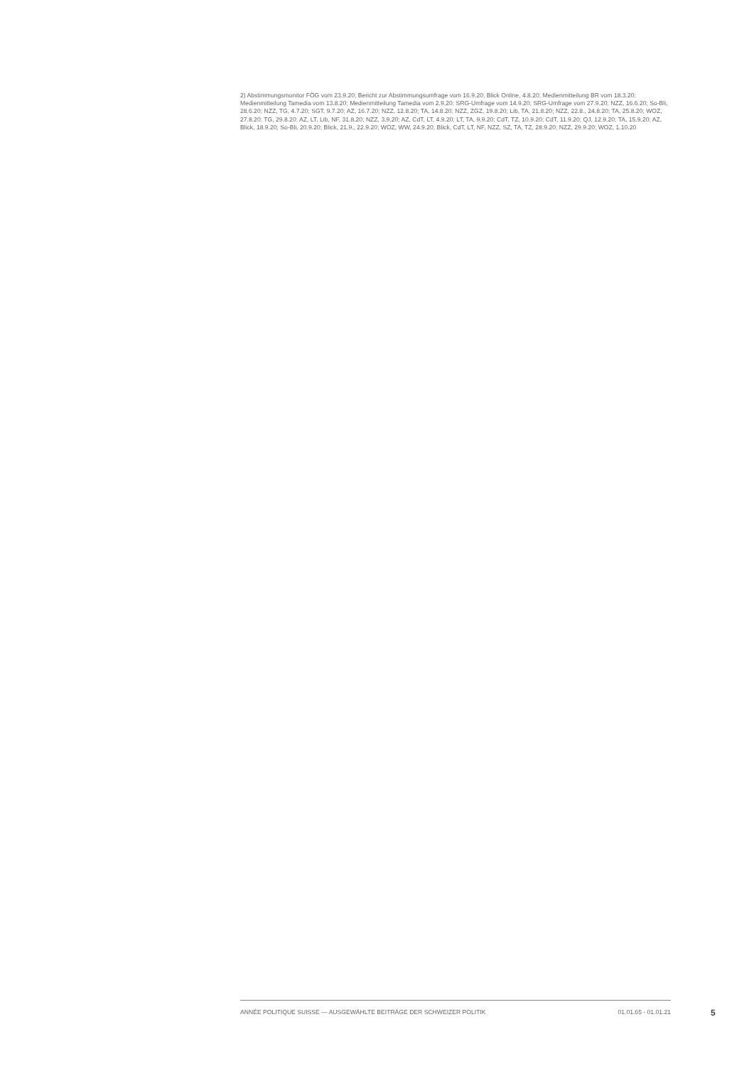2) Abstimmungsmonitor FÖG vom 23.9.20; Bericht zur Abstimmungsumfrage vom 16.9.20; Blick Online, 4.8.20; Medienmitteilung BR vom 18.3.20; Medienmitteilung Tamedia vom 13.8.20; Medienmitteilung Tamedia vom 2.9.20; SRG-Umfrage vom 14.9.20; SRG-Umfrage vom 27.9.20; NZZ, 16.6.20; So-Bli, 28.6.20; NZZ, TG, 4.7.20; SGT, 9.7.20; AZ, 16.7.20; NZZ, 12.8.20; TA, 14.8.20; NZZ, ZGZ, 19.8.20; Lib, TA, 21.8.20; NZZ, 22.8., 24.8.20; TA, 25.8.20; WOZ, 27.8.20; TG, 29.8.20; AZ, LT, Lib, NF, 31.8.20; NZZ, 3.9.20; AZ, CdT, LT, 4.9.20; LT, TA, 9.9.20; CdT, TZ, 10.9.20; CdT, 11.9.20; QJ, 12.9.20; TA, 15.9.20; AZ, Blick, 18.9.20; So-Bli, 20.9.20; Blick, 21.9., 22.9.20; WOZ, WW, 24.9.20; Blick, CdT, LT, NF, NZZ, SZ, TA, TZ, 28.9.20; NZZ, 29.9.20; WOZ, 1.10.20
ANNÉE POLITIQUE SUISSE — AUSGEWÄHLTE BEITRÄGE DER SCHWEIZER POLITIK 01.01.65 - 01.01.21
5